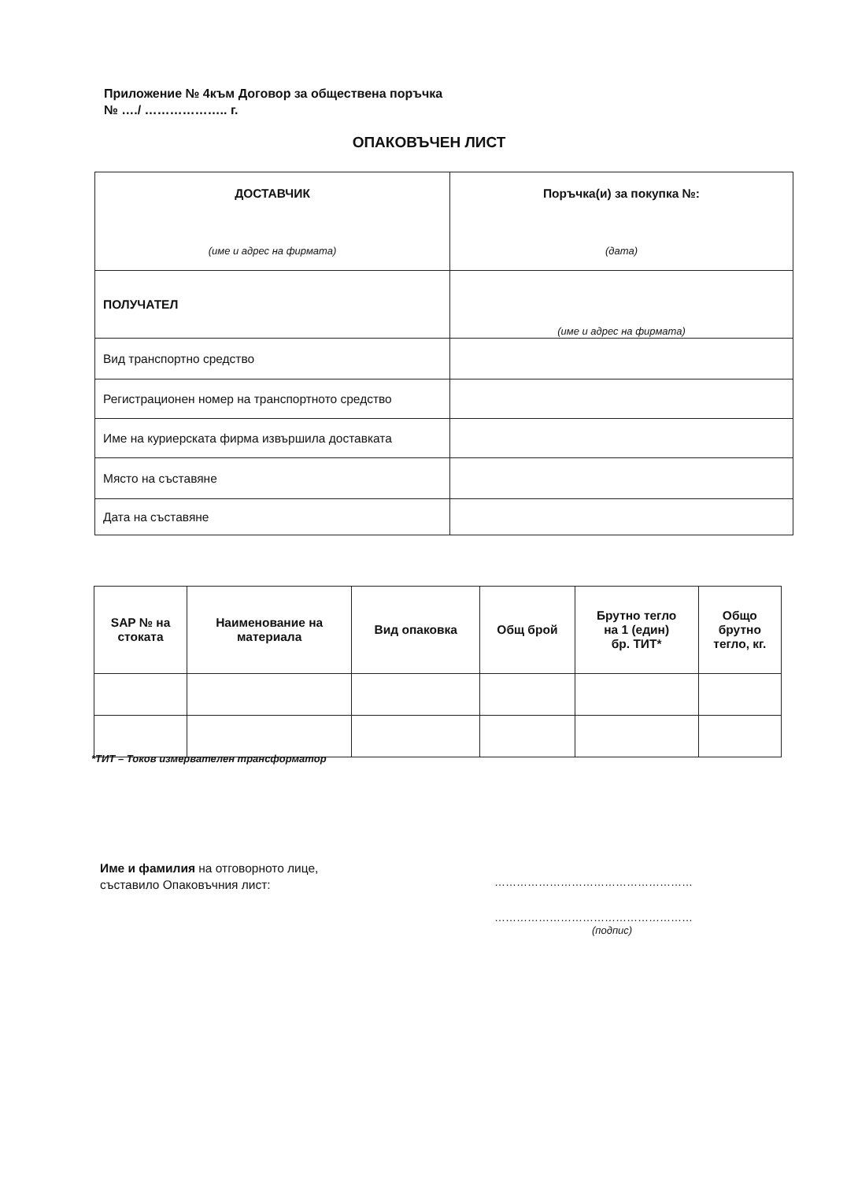Приложение № 4към Договор за обществена поръчка
№ …./ ……………….. г.
ОПАКОВЪЧЕН ЛИСТ
| ДОСТАВЧИК (име и адрес на фирмата) | Поръчка(и) за покупка №: (дата) |
| ПОЛУЧАТЕЛ | (име и адрес на фирмата) |
| Вид транспортно средство | |
| Регистрационен номер на транспортното средство | |
| Име на куриерската фирма извършила доставката | |
| Място на съставяне | |
| Дата на съставяне | |
| SAP № на стоката | Наименование на материала | Вид опаковка | Общ брой | Брутно тегло на 1 (един) бр. ТИТ* | Общо брутно тегло, кг. |
| --- | --- | --- | --- | --- | --- |
*ТИТ – Токов измервателен трансформатор
Име и фамилия на отговорното лице,
съставило Опаковъчния лист:
………………………………………………
………………………………………………
(подпис)